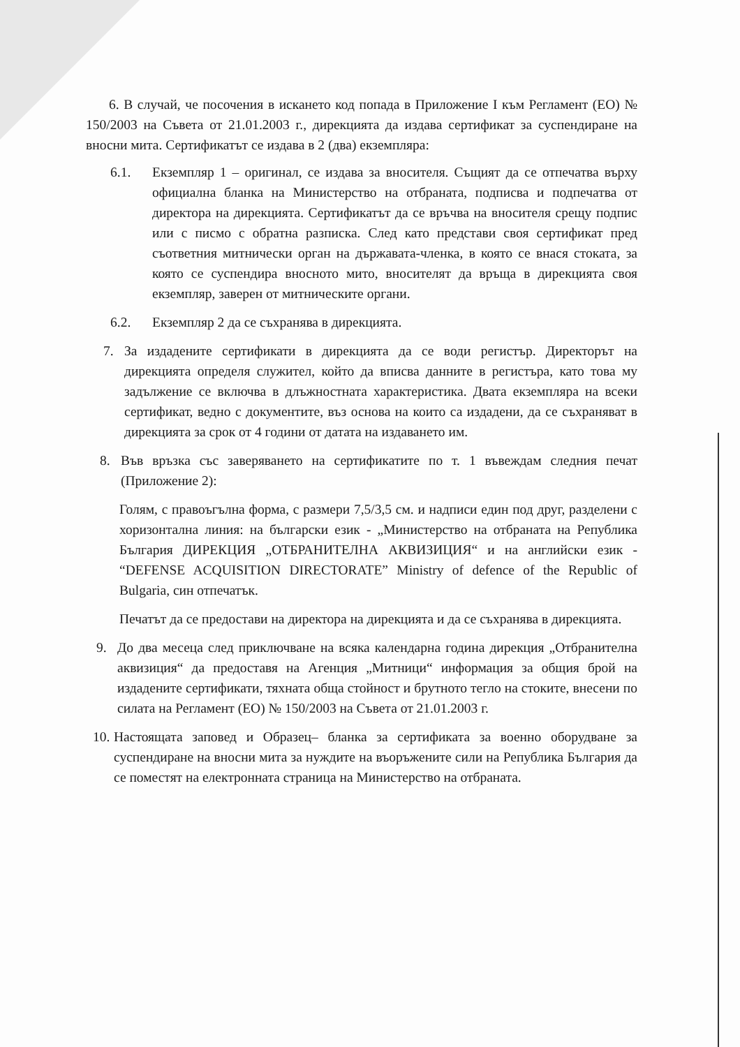6. В случай, че посочения в искането код попада в Приложение I към Регламент (ЕО) № 150/2003 на Съвета от 21.01.2003 г., дирекцията да издава сертификат за суспендиране на вносни мита. Сертификатът се издава в 2 (два) екземпляра:
6.1. Екземпляр 1 – оригинал, се издава за вносителя. Същият да се отпечатва върху официална бланка на Министерство на отбраната, подписва и подпечатва от директора на дирекцията. Сертификатът да се връчва на вносителя срещу подпис или с писмо с обратна разписка. След като представи своя сертификат пред съответния митнически орган на държавата-членка, в която се внася стоката, за която се суспендира вносното мито, вносителят да връща в дирекцията своя екземпляр, заверен от митническите органи.
6.2. Екземпляр 2 да се съхранява в дирекцията.
7. За издадените сертификати в дирекцията да се води регистър. Директорът на дирекцията определя служител, който да вписва данните в регистъра, като това му задължение се включва в длъжностната характеристика. Двата екземпляра на всеки сертификат, ведно с документите, въз основа на които са издадени, да се съхраняват в дирекцията за срок от 4 години от датата на издаването им.
8. Във връзка със заверяването на сертификатите по т. 1 въвеждам следния печат (Приложение 2):
Голям, с правоъгълна форма, с размери 7,5/3,5 см. и надписи един под друг, разделени с хоризонтална линия: на български език - „Министерство на отбраната на Република България ДИРЕКЦИЯ „ОТБРАНИТЕЛНА АКВИЗИЦИЯ“ и на английски език - “DEFENSE ACQUISITION DIRECTORATE” Ministry of defence of the Republic of Bulgaria, син отпечатък.
Печатът да се предостави на директора на дирекцията и да се съхранява в дирекцията.
9. До два месеца след приключване на всяка календарна година дирекция „Отбранителна аквизиция“ да предоставя на Агенция „Митници“ информация за общия брой на издадените сертификати, тяхната обща стойност и брутното тегло на стоките, внесени по силата на Регламент (ЕО) № 150/2003 на Съвета от 21.01.2003 г.
10.
Настоящата заповед и Образец– бланка за сертификата за военно оборудване за суспендиране на вносни мита за нуждите на въоръжените сили на Република България да се поместят на електронната страница на Министерство на отбраната.